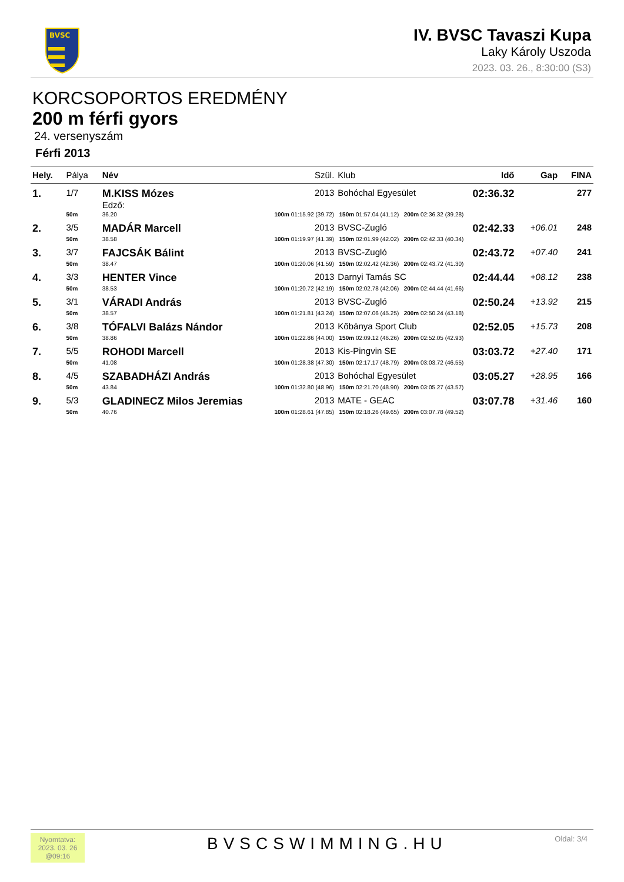BVSC
IV. BVSC Tavaszi Kupa
Laky Károly Uszoda
2023. 03. 26., 8:30:00 (S3)
KORCSOPORTOS EREDMÉNY
200 m férfi gyors
24. versenyszám
Férfi 2013
| Hely. | Pálya | Név | | Szül. | Klub | Idő | Gap | FINA |
| --- | --- | --- | --- | --- | --- | --- | --- | --- |
| 1. | 1/7 | M.KISS Mózes | | 2013 | Bohóchal Egyesület | 02:36.32 | | 277 |
| | | Edző: | | | | | | |
| | 50m | 36.20 | 100m 01:15.92 (39.72) 150m 01:57.04 (41.12) 200m 02:36.32 (39.28) | | | | | |
| 2. | 3/5 | MADÁR Marcell | | 2013 | BVSC-Zugló | 02:42.33 | +06.01 | 248 |
| | 50m | 38.58 | 100m 01:19.97 (41.39) 150m 02:01.99 (42.02) 200m 02:42.33 (40.34) | | | | | |
| 3. | 3/7 | FAJCSÁK Bálint | | 2013 | BVSC-Zugló | 02:43.72 | +07.40 | 241 |
| | 50m | 38.47 | 100m 01:20.06 (41.59) 150m 02:02.42 (42.36) 200m 02:43.72 (41.30) | | | | | |
| 4. | 3/3 | HENTER Vince | | 2013 | Darnyi Tamás SC | 02:44.44 | +08.12 | 238 |
| | 50m | 38.53 | 100m 01:20.72 (42.19) 150m 02:02.78 (42.06) 200m 02:44.44 (41.66) | | | | | |
| 5. | 3/1 | VÁRADI András | | 2013 | BVSC-Zugló | 02:50.24 | +13.92 | 215 |
| | 50m | 38.57 | 100m 01:21.81 (43.24) 150m 02:07.06 (45.25) 200m 02:50.24 (43.18) | | | | | |
| 6. | 3/8 | TÓFALVI Balázs Nándor | | 2013 | Kőbánya Sport Club | 02:52.05 | +15.73 | 208 |
| | 50m | 38.86 | 100m 01:22.86 (44.00) 150m 02:09.12 (46.26) 200m 02:52.05 (42.93) | | | | | |
| 7. | 5/5 | ROHODI Marcell | | 2013 | Kis-Pingvin SE | 03:03.72 | +27.40 | 171 |
| | 50m | 41.08 | 100m 01:28.38 (47.30) 150m 02:17.17 (48.79) 200m 03:03.72 (46.55) | | | | | |
| 8. | 4/5 | SZABADHÁZI András | | 2013 | Bohóchal Egyesület | 03:05.27 | +28.95 | 166 |
| | 50m | 43.84 | 100m 01:32.80 (48.96) 150m 02:21.70 (48.90) 200m 03:05.27 (43.57) | | | | | |
| 9. | 5/3 | GLADINECZ Milos Jeremias | | 2013 | MATE - GEAC | 03:07.78 | +31.46 | 160 |
| | 50m | 40.76 | 100m 01:28.61 (47.85) 150m 02:18.26 (49.65) 200m 03:07.78 (49.52) | | | | | |
Nyomtatva:
2023. 03. 26
@09:16
BVSCSWIMMING.HU Oldal: 3/4